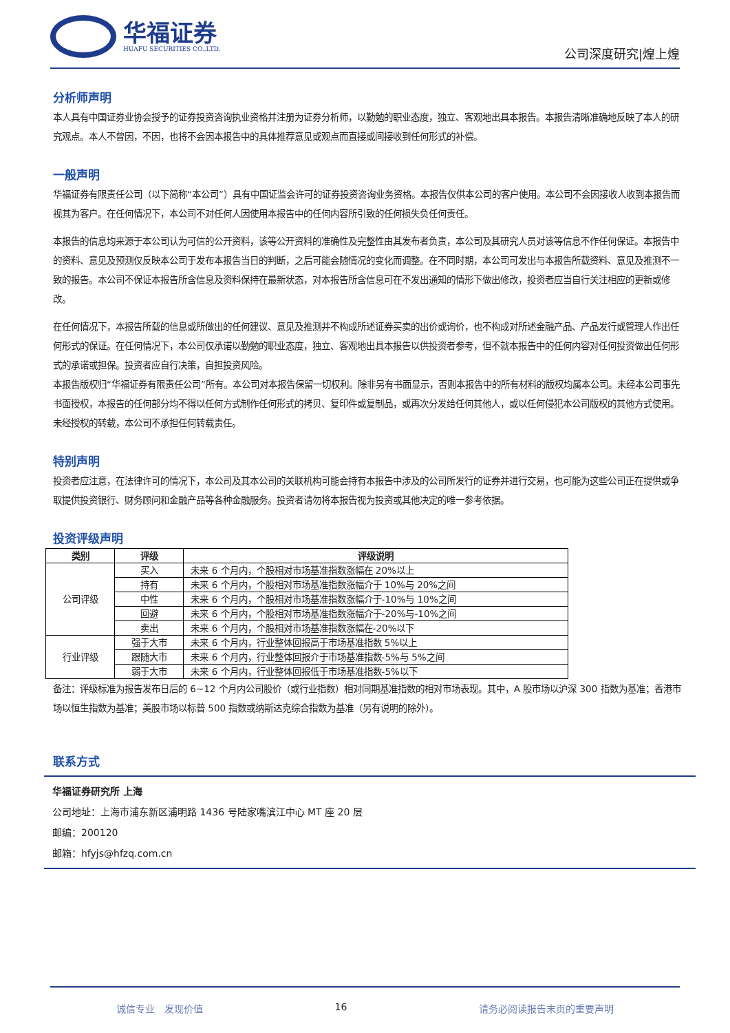华福证券
HUAFU SECURITIES CO.,LTD.
公司深度研究|煌上煌
分析师声明
本人具有中国证券业协会授予的证券投资咨询执业资格并注册为证券分析师，以勤勉的职业态度，独立、客观地出具本报告。本报告清晰准确地反映了本人的研究观点。本人不曾因，不因，也将不会因本报告中的具体推荐意见或观点而直接或间接收到任何形式的补偿。
一般声明
华福证券有限责任公司（以下简称“本公司”）具有中国证监会许可的证券投资咨询业务资格。本报告仅供本公司的客户使用。本公司不会因接收人收到本报告而视其为客户。在任何情况下，本公司不对任何人因使用本报告中的任何内容所引致的任何损失负任何责任。
本报告的信息均来源于本公司认为可信的公开资料，该等公开资料的准确性及完整性由其发布者负责，本公司及其研究人员对该等信息不作任何保证。本报告中的资料、意见及预测仅反映本公司于发布本报告当日的判断，之后可能会随情况的变化而调整。在不同时期，本公司可发出与本报告所载资料、意见及推测不一致的报告。本公司不保证本报告所含信息及资料保持在最新状态，对本报告所含信息可在不发出通知的情形下做出修改，投资者应当自行关注相应的更新或修改。
在任何情况下，本报告所载的信息或所做出的任何建议、意见及推测并不构成所述证券买卖的出价或询价，也不构成对所述金融产品、产品发行或管理人作出任何形式的保证。在任何情况下，本公司仅承诺以勤勉的职业态度，独立、客观地出具本报告以供投资者参考，但不就本报告中的任何内容对任何投资做出任何形式的承诺或担保。投资者应自行决策，自担投资风险。
本报告版权归“华福证券有限责任公司”所有。本公司对本报告保留一切权利。除非另有书面显示，否则本报告中的所有材料的版权均属本公司。未经本公司事先书面授权，本报告的任何部分均不得以任何方式制作任何形式的拷贝、复印件或复制品，或再次分发给任何其他人，或以任何侵犯本公司版权的其他方式使用。未经授权的转载，本公司不承担任何转载责任。
特别声明
投资者应注意，在法律许可的情况下，本公司及其本公司的关联机构可能会持有本报告中涉及的公司所发行的证券并进行交易，也可能为这些公司正在提供或争取提供投资银行、财务顾问和金融产品等各种金融服务。投资者请勿将本报告视为投资或其他决定的唯一参考依据。
投资评级声明
| 类别 | 评级 | 评级说明 |
| --- | --- | --- |
| 公司评级 | 买入 | 未来 6 个月内，个股相对市场基准指数涨幅在 20%以上 |
| | 持有 | 未来 6 个月内，个股相对市场基准指数涨幅介于 10%与 20%之间 |
| | 中性 | 未来 6 个月内，个股相对市场基准指数涨幅介于-10%与 10%之间 |
| | 回避 | 未来 6 个月内，个股相对市场基准指数涨幅介于-20%与-10%之间 |
| | 卖出 | 未来 6 个月内，个股相对市场基准指数涨幅在-20%以下 |
| 行业评级 | 强于大市 | 未来 6 个月内，行业整体回报高于市场基准指数 5%以上 |
| | 跟随大市 | 未来 6 个月内，行业整体回报介于市场基准指数-5%与 5%之间 |
| | 弱于大市 | 未来 6 个月内，行业整体回报低于市场基准指数-5%以下 |
备注：评级标准为报告发布日后的 6~12 个月内公司股价（或行业指数）相对同期基准指数的相对市场表现。其中，A 股市场以沪深 300 指数为基准；香港市场以恒生指数为基准；美股市场以标普 500 指数或纳斯达克综合指数为基准（另有说明的除外）。
联系方式
华福证券研究所 上海
公司地址：上海市浦东新区浦明路 1436 号陆家嘴滨江中心 MT 座 20 层
邮编：200120
邮箱：hfyjs@hfzq.com.cn
诚信专业　发现价值 16 请务必阅读报告末页的重要声明